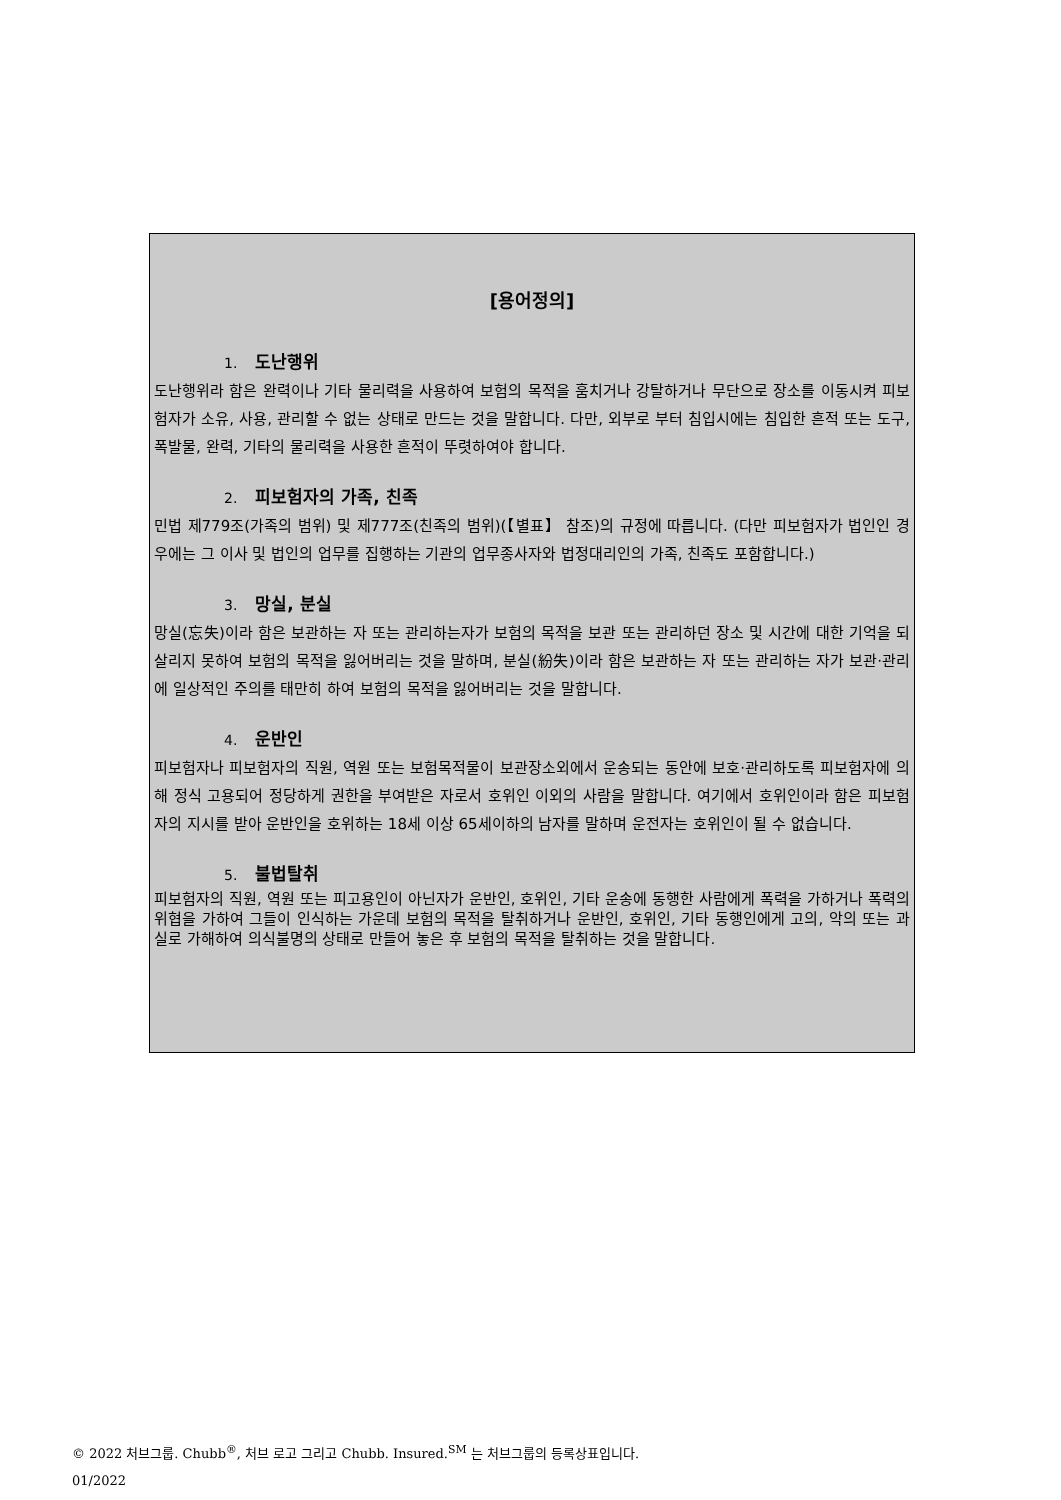[용어정의]
1. 도난행위
도난행위라 함은 완력이나 기타 물리력을 사용하여 보험의 목적을 훔치거나 강탈하거나 무단으로 장소를 이동시켜 피보험자가 소유, 사용, 관리할 수 없는 상태로 만드는 것을 말합니다. 다만, 외부로 부터 침입시에는 침입한 흔적 또는 도구, 폭발물, 완력, 기타의 물리력을 사용한 흔적이 뚜렷하여야 합니다.
2. 피보험자의 가족, 친족
민법 제779조(가족의 범위) 및 제777조(친족의 범위)(【별표】 참조)의 규정에 따릅니다. (다만 피보험자가 법인인 경우에는 그 이사 및 법인의 업무를 집행하는 기관의 업무종사자와 법정대리인의 가족, 친족도 포함합니다.)
3. 망실, 분실
망실(忘失)이라 함은 보관하는 자 또는 관리하는자가 보험의 목적을 보관 또는 관리하던 장소 및 시간에 대한 기억을 되살리지 못하여 보험의 목적을 잃어버리는 것을 말하며, 분실(紛失)이라 함은 보관하는 자 또는 관리하는 자가 보관·관리에 일상적인 주의를 태만히 하여 보험의 목적을 잃어버리는 것을 말합니다.
4. 운반인
피보험자나 피보험자의 직원, 역원 또는 보험목적물이 보관장소외에서 운송되는 동안에 보호·관리하도록 피보험자에 의해 정식 고용되어 정당하게 권한을 부여받은 자로서 호위인 이외의 사람을 말합니다. 여기에서 호위인이라 함은 피보험자의 지시를 받아 운반인을 호위하는 18세 이상 65세이하의 남자를 말하며 운전자는 호위인이 될 수 없습니다.
5. 불법탈취
피보험자의 직원, 역원 또는 피고용인이 아닌자가 운반인, 호위인, 기타 운송에 동행한 사람에게 폭력을 가하거나 폭력의 위협을 가하여 그들이 인식하는 가운데 보험의 목적을 탈취하거나 운반인, 호위인, 기타 동행인에게 고의, 악의 또는 과실로 가해하여 의식불명의 상태로 만들어 놓은 후 보험의 목적을 탈취하는 것을 말합니다.
© 2022 처브그룹. Chubb<sup>®</sup>, 처브 로고 그리고 Chubb. Insured.<sup>SM</sup> 는 처브그룹의 등록상표입니다.
01/2022